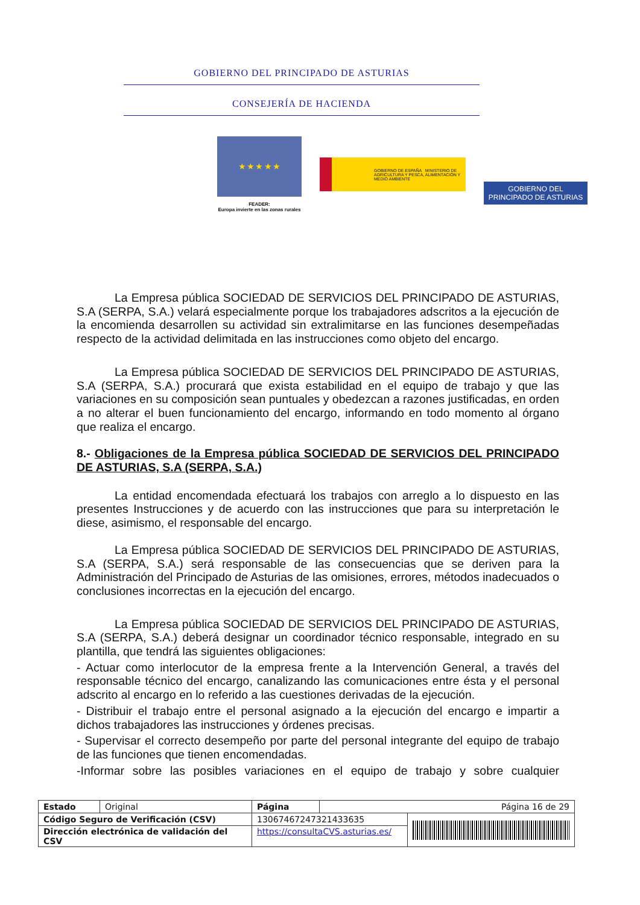GOBIERNO DEL PRINCIPADO DE ASTURIAS
CONSEJERÍA DE HACIENDA
★ ★ ★ ★ ★
FEADER:
Europa invierte en las zonas rurales
GOBIERNO DE ESPAÑA MINISTERIO DE AGRICULTURA Y PESCA, ALIMENTACIÓN Y MEDIO AMBIENTE
GOBIERNO DEL
PRINCIPADO DE ASTURIAS
La Empresa pública SOCIEDAD DE SERVICIOS DEL PRINCIPADO DE ASTURIAS, S.A (SERPA, S.A.) velará especialmente porque los trabajadores adscritos a la ejecución de la encomienda desarrollen su actividad sin extralimitarse en las funciones desempeñadas respecto de la actividad delimitada en las instrucciones como objeto del encargo.
La Empresa pública SOCIEDAD DE SERVICIOS DEL PRINCIPADO DE ASTURIAS, S.A (SERPA, S.A.) procurará que exista estabilidad en el equipo de trabajo y que las variaciones en su composición sean puntuales y obedezcan a razones justificadas, en orden a no alterar el buen funcionamiento del encargo, informando en todo momento al órgano que realiza el encargo.
8.- Obligaciones de la Empresa pública SOCIEDAD DE SERVICIOS DEL PRINCIPADO DE ASTURIAS, S.A (SERPA, S.A.)
La entidad encomendada efectuará los trabajos con arreglo a lo dispuesto en las presentes Instrucciones y de acuerdo con las instrucciones que para su interpretación le diese, asimismo, el responsable del encargo.
La Empresa pública SOCIEDAD DE SERVICIOS DEL PRINCIPADO DE ASTURIAS, S.A (SERPA, S.A.) será responsable de las consecuencias que se deriven para la Administración del Principado de Asturias de las omisiones, errores, métodos inadecuados o conclusiones incorrectas en la ejecución del encargo.
La Empresa pública SOCIEDAD DE SERVICIOS DEL PRINCIPADO DE ASTURIAS, S.A (SERPA, S.A.) deberá designar un coordinador técnico responsable, integrado en su plantilla, que tendrá las siguientes obligaciones:
- Actuar como interlocutor de la empresa frente a la Intervención General, a través del responsable técnico del encargo, canalizando las comunicaciones entre ésta y el personal adscrito al encargo en lo referido a las cuestiones derivadas de la ejecución.
- Distribuir el trabajo entre el personal asignado a la ejecución del encargo e impartir a dichos trabajadores las instrucciones y órdenes precisas.
- Supervisar el correcto desempeño por parte del personal integrante del equipo de trabajo de las funciones que tienen encomendadas.
-Informar sobre las posibles variaciones en el equipo de trabajo y sobre cualquier
| Estado | Original | Página | Página 16 de 29 | |
| Código Seguro de Verificación (CSV) | | 13067467247321433635 | | |
| Dirección electrónica de validación del CSV | | https://consultaCVS.asturias.es/ | | |